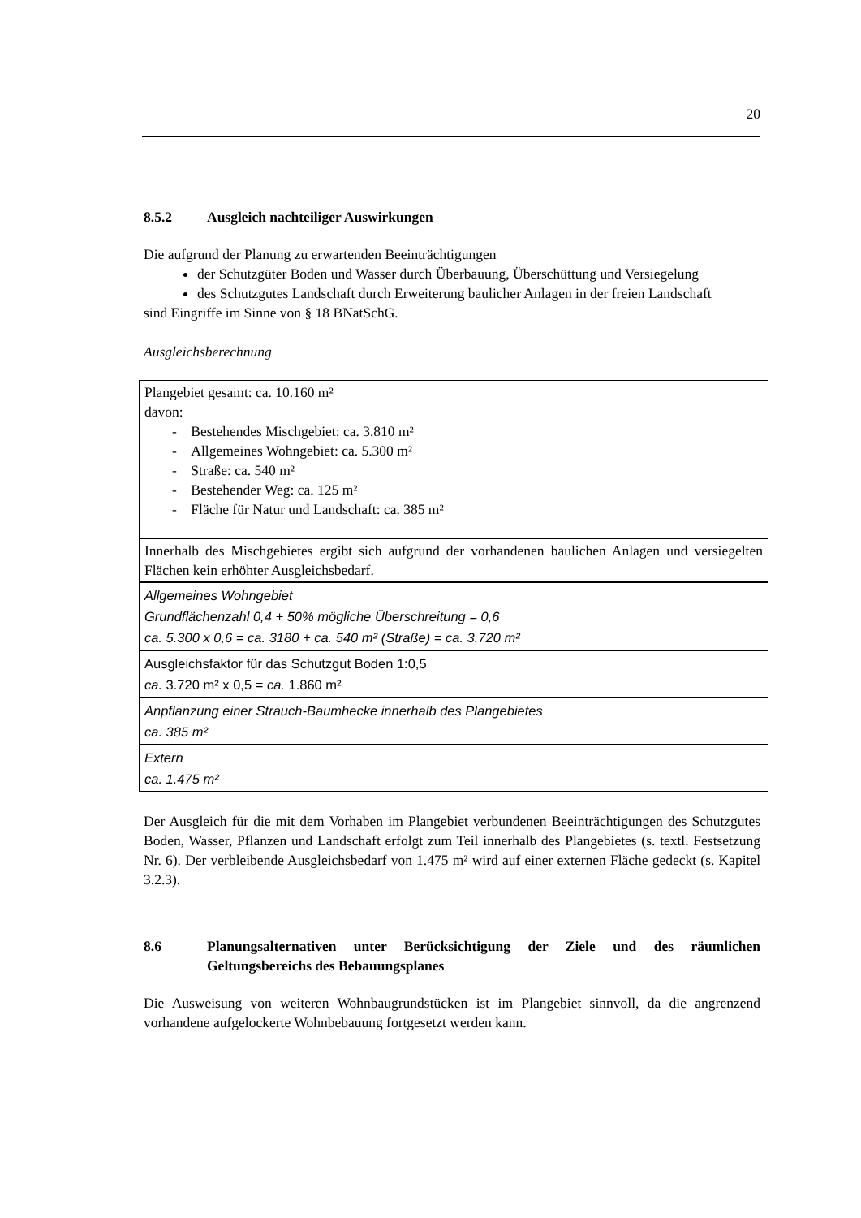20
8.5.2 Ausgleich nachteiliger Auswirkungen
Die aufgrund der Planung zu erwartenden Beeinträchtigungen
der Schutzgüter Boden und Wasser durch Überbauung, Überschüttung und Versiegelung
des Schutzgutes Landschaft durch Erweiterung baulicher Anlagen in der freien Landschaft
sind Eingriffe im Sinne von § 18 BNatSchG.
Ausgleichsberechnung
| Plangebiet gesamt: ca. 10.160 m² davon: - Bestehendes Mischgebiet: ca. 3.810 m² - Allgemeines Wohngebiet: ca. 5.300 m² - Straße: ca. 540 m² - Bestehender Weg: ca. 125 m² - Fläche für Natur und Landschaft: ca. 385 m² |
| Innerhalb des Mischgebietes ergibt sich aufgrund der vorhandenen baulichen Anlagen und versiegelten Flächen kein erhöhter Ausgleichsbedarf. |
| Allgemeines Wohngebiet Grundflächenzahl 0,4 + 50% mögliche Überschreitung = 0,6 ca. 5.300 x 0,6 = ca. 3180 + ca. 540 m² (Straße) = ca. 3.720 m² |
| Ausgleichsfaktor für das Schutzgut Boden 1:0,5 ca. 3.720 m² x 0,5 = ca. 1.860 m² |
| Anpflanzung einer Strauch-Baumhecke innerhalb des Plangebietes ca. 385 m² |
| Extern ca. 1.475 m² |
Der Ausgleich für die mit dem Vorhaben im Plangebiet verbundenen Beeinträchtigungen des Schutzgutes Boden, Wasser, Pflanzen und Landschaft erfolgt zum Teil innerhalb des Plangebietes (s. textl. Festsetzung Nr. 6). Der verbleibende Ausgleichsbedarf von 1.475 m² wird auf einer externen Fläche gedeckt (s. Kapitel 3.2.3).
8.6 Planungsalternativen unter Berücksichtigung der Ziele und des räumlichen Geltungsbereichs des Bebauungsplanes
Die Ausweisung von weiteren Wohnbaugrundstücken ist im Plangebiet sinnvoll, da die angrenzend vorhandene aufgelockerte Wohnbebauung fortgesetzt werden kann.